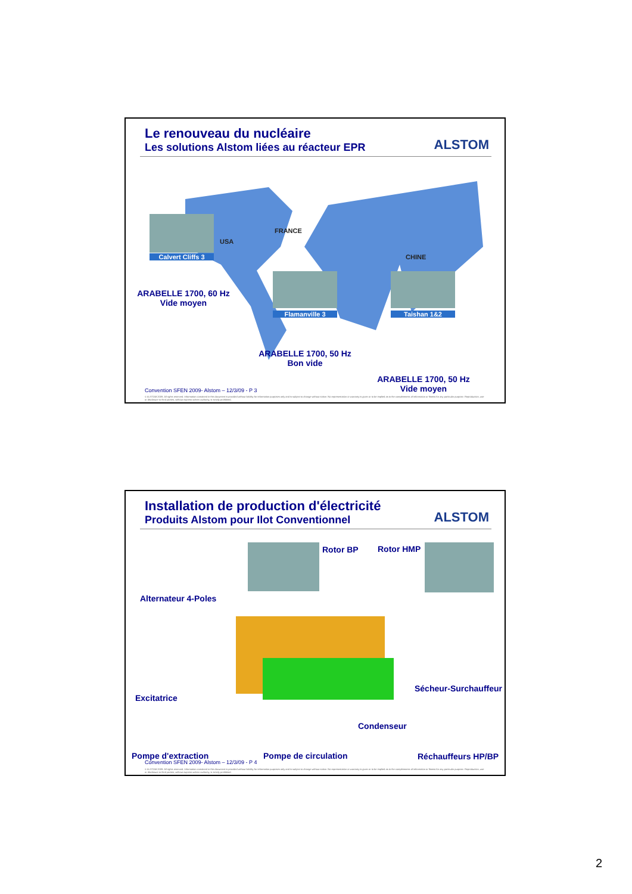Le renouveau du nucléaire
Les solutions Alstom liées au réacteur EPR
ALSTOM
USA
Calvert Cliffs 3
FRANCE
CHINE
ARABELLE 1700, 60 Hz
Vide moyen
Flamanville 3 Taishan 1&2
ARABELLE 1700, 50 Hz
Bon vide
ARABELLE 1700, 50 Hz
Vide moyen
Convention SFEN 2009- Alstom – 12/3/09 - P 3
© ALSTOM 2009. All rights reserved. Information contained in this document is provided without liability for information purposes only and is subject to change without notice. No representation or warranty is given or to be implied as to the completeness of information or fitness for any particular purpose. Reproduction, use or disclosure to third parties, without express written authority, is strictly prohibited.
Installation de production d'électricité
Produits Alstom pour Ilot Conventionnel
ALSTOM
Alternateur 4-Poles
Rotor BP Rotor HMP
Excitatrice
Sécheur-Surchauffeur
Condenseur
Pompe d'extraction Pompe de circulation Réchauffeurs HP/BP
Convention SFEN 2009- Alstom – 12/3/09 - P 4
© ALSTOM 2009. All rights reserved. Information contained in this document is provided without liability for information purposes only and is subject to change without notice. No representation or warranty is given or to be implied as to the completeness of information or fitness for any particular purpose. Reproduction, use or disclosure to third parties, without express written authority, is strictly prohibited.
2